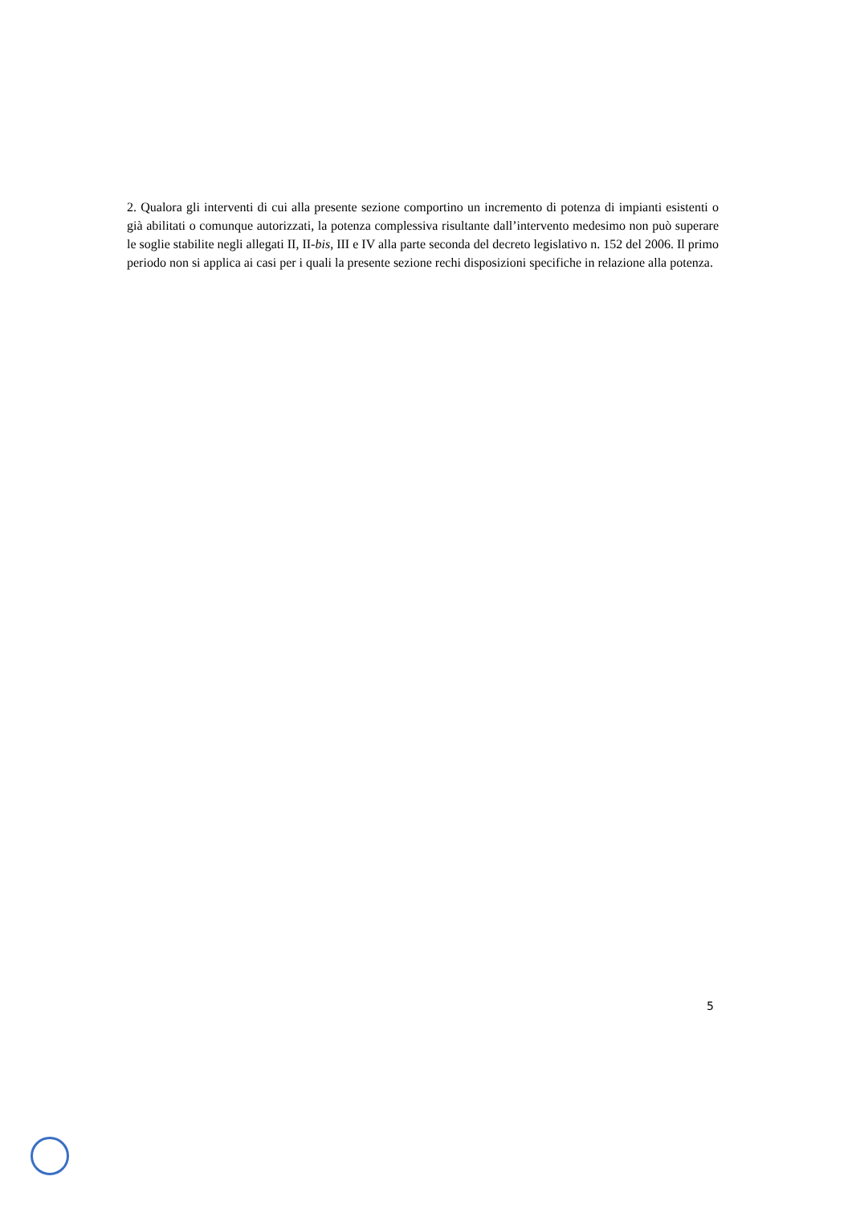2. Qualora gli interventi di cui alla presente sezione comportino un incremento di potenza di impianti esistenti o già abilitati o comunque autorizzati, la potenza complessiva risultante dall’intervento medesimo non può superare le soglie stabilite negli allegati II, II-bis, III e IV alla parte seconda del decreto legislativo n. 152 del 2006. Il primo periodo non si applica ai casi per i quali la presente sezione rechi disposizioni specifiche in relazione alla potenza.
5